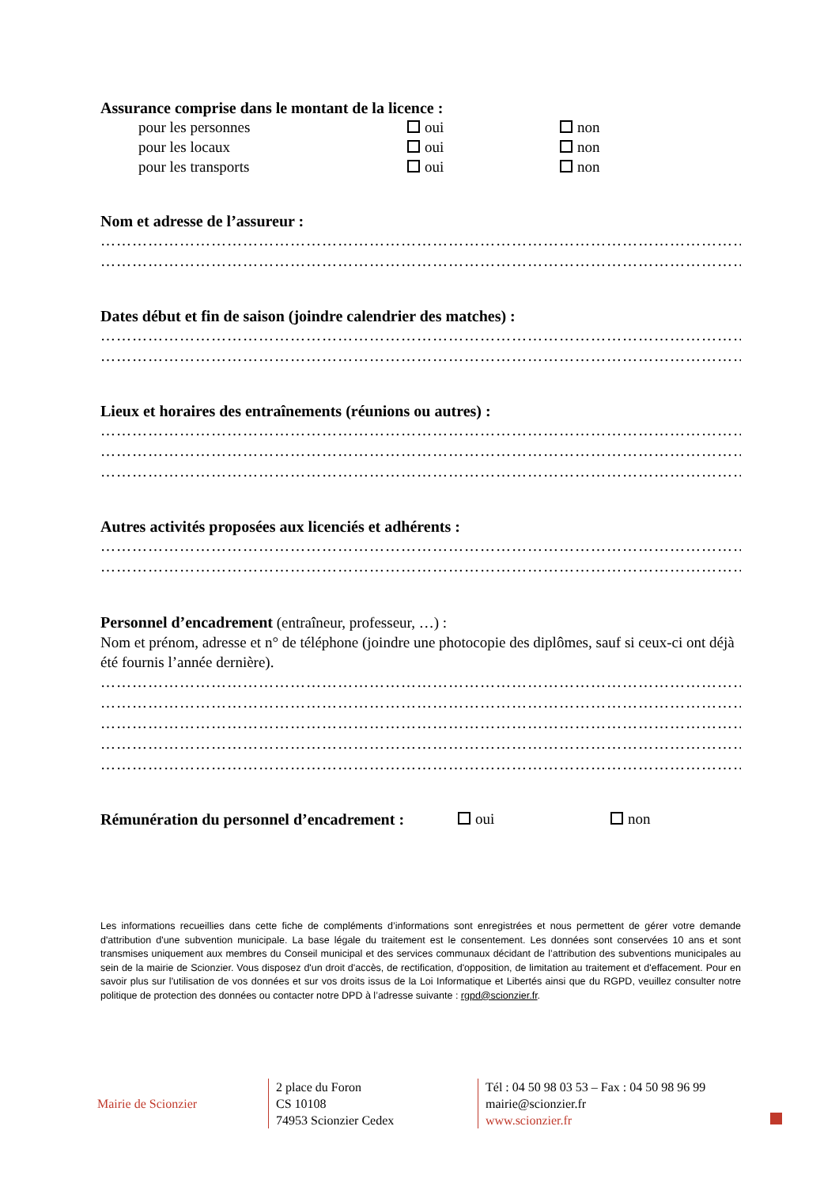Assurance comprise dans le montant de la licence :
| | pour les personnes | oui | non |
| | pour les locaux | oui | non |
| | pour les transports | oui | non |
Nom et adresse de l’assureur :
………………………………………………………………………………………………………………
………………………………………………………………………………………………………………
Dates début et fin de saison (joindre calendrier des matches) :
………………………………………………………………………………………………………………
………………………………………………………………………………………………………………
Lieux et horaires des entraînements (réunions ou autres) :
………………………………………………………………………………………………………………
………………………………………………………………………………………………………………
………………………………………………………………………………………………………………
Autres activités proposées aux licenciés et adhérents :
………………………………………………………………………………………………………………
………………………………………………………………………………………………………………
Personnel d’encadrement (entraîneur, professeur, …) :
Nom et prénom, adresse et n° de téléphone (joindre une photocopie des diplômes, sauf si ceux-ci ont déjà été fournis l’année dernière).
………………………………………………………………………………………………………………
………………………………………………………………………………………………………………
………………………………………………………………………………………………………………
………………………………………………………………………………………………………………
………………………………………………………………………………………………………………
Rémunération du personnel d’encadrement :
oui non
Les informations recueillies dans cette fiche de compléments d’informations sont enregistrées et nous permettent de gérer votre demande d'attribution d'une subvention municipale. La base légale du traitement est le consentement. Les données sont conservées 10 ans et sont transmises uniquement aux membres du Conseil municipal et des services communaux décidant de l’attribution des subventions municipales au sein de la mairie de Scionzier. Vous disposez d'un droit d'accès, de rectification, d'opposition, de limitation au traitement et d'effacement. Pour en savoir plus sur l'utilisation de vos données et sur vos droits issus de la Loi Informatique et Libertés ainsi que du RGPD, veuillez consulter notre politique de protection des données ou contacter notre DPD à l’adresse suivante : rgpd@scionzier.fr.
Mairie de Scionzier
2 place du Foron
CS 10108
74953 Scionzier Cedex
Tél : 04 50 98 03 53 – Fax : 04 50 98 96 99
mairie@scionzier.fr
www.scionzier.fr